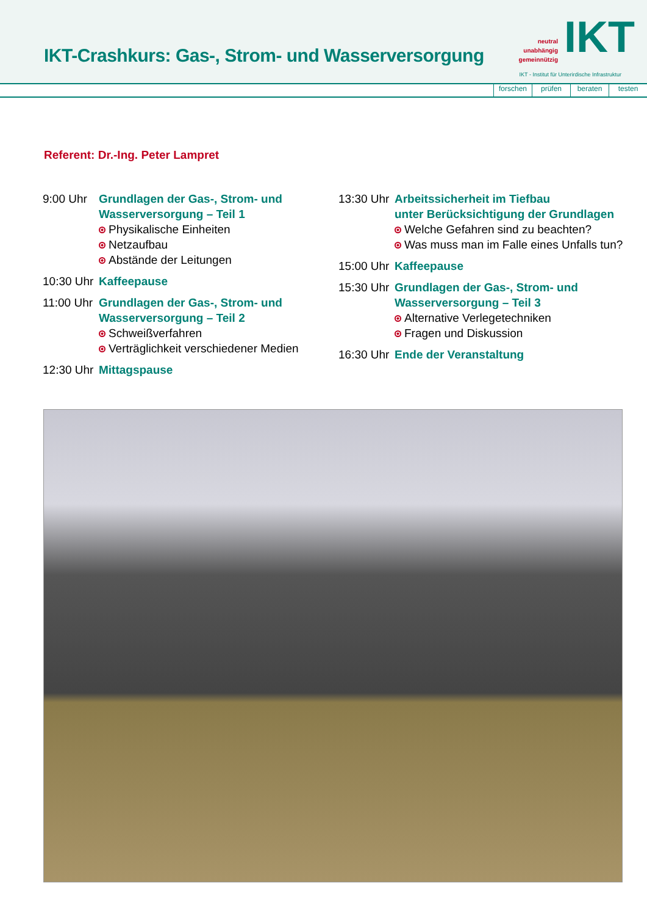IKT-Crashkurs: Gas-, Strom- und Wasserversorgung
neutral
unabhängig
gemeinnützig
IKT
IKT - Institut für Unterirdische Infrastruktur
forschen prüfen beraten testen
Referent: Dr.-Ing. Peter Lampret
9:00 Uhr Grundlagen der Gas-, Strom- und
Wasserversorgung – Teil 1
Physikalische Einheiten
Netzaufbau
Abstände der Leitungen
10:30 Uhr
Kaffeepause
11:00 Uhr
Grundlagen der Gas-, Strom- und
Wasserversorgung – Teil 2
Schweißverfahren
Verträglichkeit verschiedener Medien
12:30 Uhr
Mittagspause
13:30 Uhr
Arbeitssicherheit im Tiefbau
unter Berücksichtigung der Grundlagen
Welche Gefahren sind zu beachten?
Was muss man im Falle eines Unfalls tun?
15:00 Uhr
Kaffeepause
15:30 Uhr
Grundlagen der Gas-, Strom- und
Wasserversorgung – Teil 3
Alternative Verlegetechniken
Fragen und Diskussion
16:30 Uhr
Ende der Veranstaltung